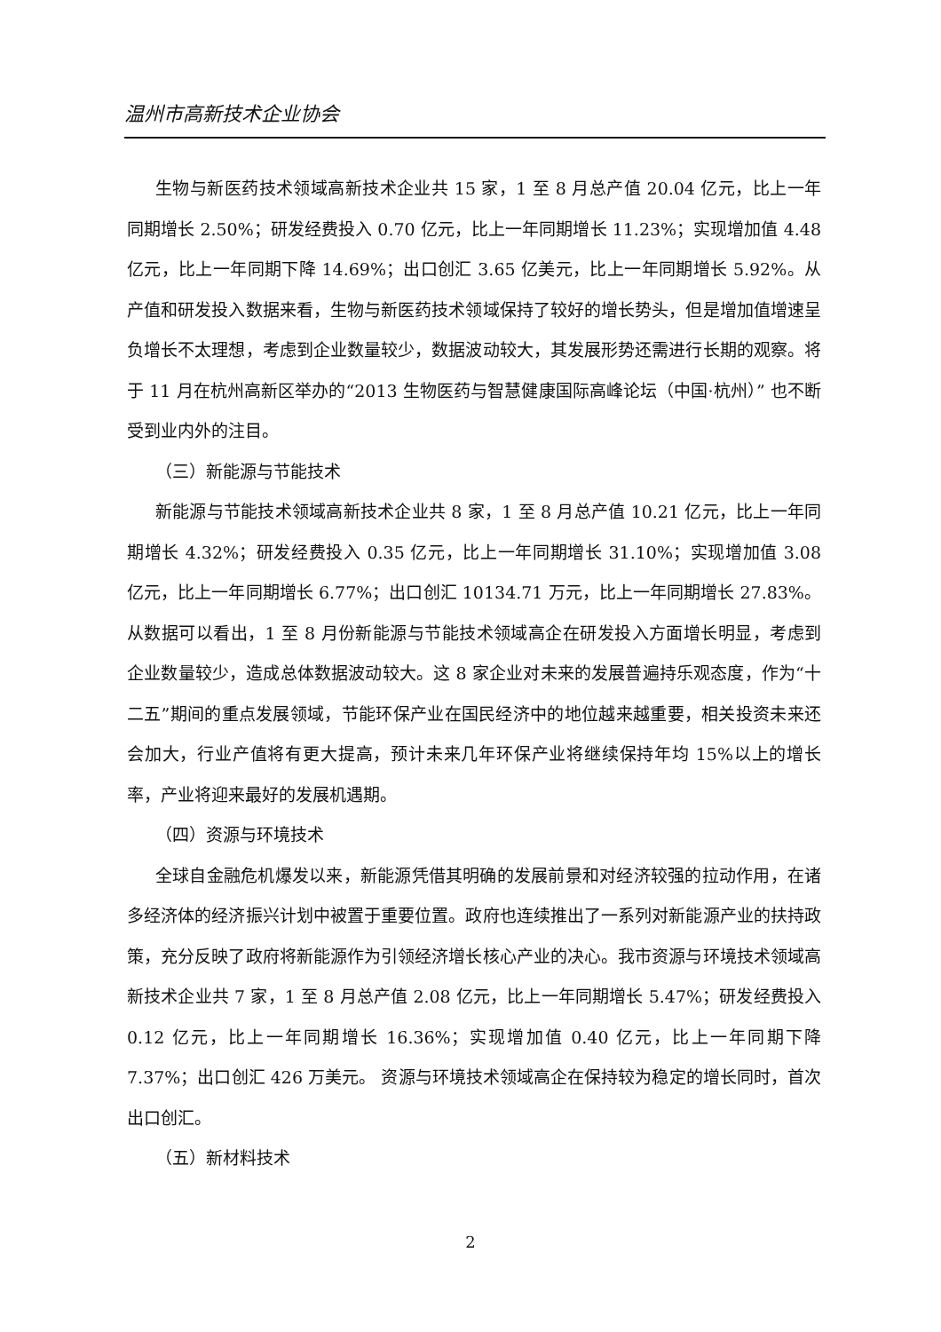温州市高新技术企业协会
生物与新医药技术领域高新技术企业共 15 家，1 至 8 月总产值 20.04 亿元，比上一年同期增长 2.50%；研发经费投入 0.70 亿元，比上一年同期增长 11.23%；实现增加值 4.48 亿元，比上一年同期下降 14.69%；出口创汇 3.65 亿美元，比上一年同期增长 5.92%。从产值和研发投入数据来看，生物与新医药技术领域保持了较好的增长势头，但是增加值增速呈负增长不太理想，考虑到企业数量较少，数据波动较大，其发展形势还需进行长期的观察。将于 11 月在杭州高新区举办的“2013 生物医药与智慧健康国际高峰论坛（中国·杭州）” 也不断受到业内外的注目。
（三）新能源与节能技术
新能源与节能技术领域高新技术企业共 8 家，1 至 8 月总产值 10.21 亿元，比上一年同期增长 4.32%；研发经费投入 0.35 亿元，比上一年同期增长 31.10%；实现增加值 3.08 亿元，比上一年同期增长 6.77%；出口创汇 10134.71 万元，比上一年同期增长 27.83%。从数据可以看出，1 至 8 月份新能源与节能技术领域高企在研发投入方面增长明显，考虑到企业数量较少，造成总体数据波动较大。这 8 家企业对未来的发展普遍持乐观态度，作为“十二五”期间的重点发展领域，节能环保产业在国民经济中的地位越来越重要，相关投资未来还会加大，行业产值将有更大提高，预计未来几年环保产业将继续保持年均 15%以上的增长率，产业将迎来最好的发展机遇期。
（四）资源与环境技术
全球自金融危机爆发以来，新能源凭借其明确的发展前景和对经济较强的拉动作用，在诸多经济体的经济振兴计划中被置于重要位置。政府也连续推出了一系列对新能源产业的扶持政策，充分反映了政府将新能源作为引领经济增长核心产业的决心。我市资源与环境技术领域高新技术企业共 7 家，1 至 8 月总产值 2.08 亿元，比上一年同期增长 5.47%；研发经费投入 0.12 亿元，比上一年同期增长 16.36%；实现增加值 0.40 亿元，比上一年同期下降 7.37%；出口创汇 426 万美元。 资源与环境技术领域高企在保持较为稳定的增长同时，首次出口创汇。
（五）新材料技术
2